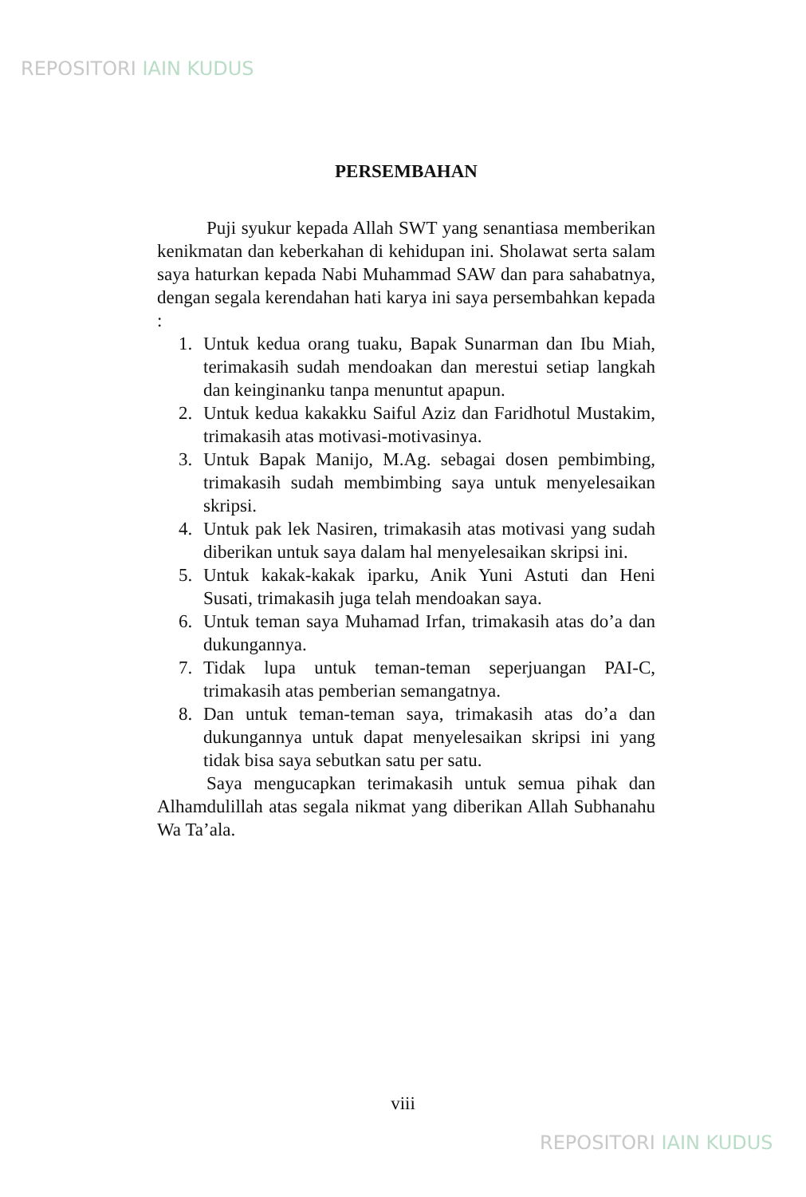REPOSITORI IAIN KUDUS
PERSEMBAHAN
Puji syukur kepada Allah SWT yang senantiasa memberikan kenikmatan dan keberkahan di kehidupan ini. Sholawat serta salam saya haturkan kepada Nabi Muhammad SAW dan para sahabatnya, dengan segala kerendahan hati karya ini saya persembahkan kepada :
1. Untuk kedua orang tuaku, Bapak Sunarman dan Ibu Miah, terimakasih sudah mendoakan dan merestui setiap langkah dan keinginanku tanpa menuntut apapun.
2. Untuk kedua kakakku Saiful Aziz dan Faridhotul Mustakim, trimakasih atas motivasi-motivasinya.
3. Untuk Bapak Manijo, M.Ag. sebagai dosen pembimbing, trimakasih sudah membimbing saya untuk menyelesaikan skripsi.
4. Untuk pak lek Nasiren, trimakasih atas motivasi yang sudah diberikan untuk saya dalam hal menyelesaikan skripsi ini.
5. Untuk kakak-kakak iparku, Anik Yuni Astuti dan Heni Susati, trimakasih juga telah mendoakan saya.
6. Untuk teman saya Muhamad Irfan, trimakasih atas do’a dan dukungannya.
7. Tidak lupa untuk teman-teman seperjuangan PAI-C, trimakasih atas pemberian semangatnya.
8. Dan untuk teman-teman saya, trimakasih atas do’a dan dukungannya untuk dapat menyelesaikan skripsi ini yang tidak bisa saya sebutkan satu per satu.
Saya mengucapkan terimakasih untuk semua pihak dan Alhamdulillah atas segala nikmat yang diberikan Allah Subhanahu Wa Ta’ala.
viii
REPOSITORI IAIN KUDUS